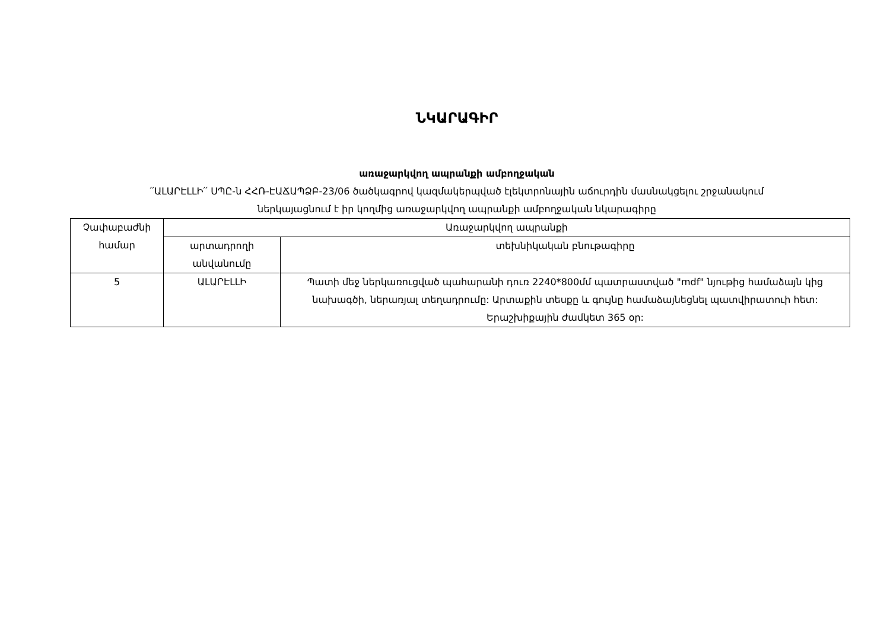ՆԿԱՐԱԳԻՐ
առաջարկվող ապրանքի ամբողջական
՛՛ԱԼԱՐԷԼԼԻ՛՛ ՍՊԸ-ն ՀՀՌ-ԷԱՃԱՊՁԲ-23/06 ծածկագրով կազմակերպված էլեկտրոնային աճուրդին մասնակցելու շրջանակում
ներկայացնում է իր կողմից առաջարկվող ապրանքի ամբողջական նկարագիրը
| Չափաբաժնի համար | Առաջարկվող ապրանքի | |
| --- | --- | --- |
| | արտադրողի անվանումը | տեխնիկական բնութագիրը |
| 5 | ԱԼԱՐԷԼԼԻ | Պատի մեջ ներկառուցված պահարանի դուռ 2240*800մմ պատրաստված "mdf" նյութից համաձայն կից նախագծի, ներառյալ տեղադրումը: Արտաքին տեսքը և գույնը համաձայնեցնել պատվիրատուի հետ: Երաշխիքային ժամկետ 365 օր: |